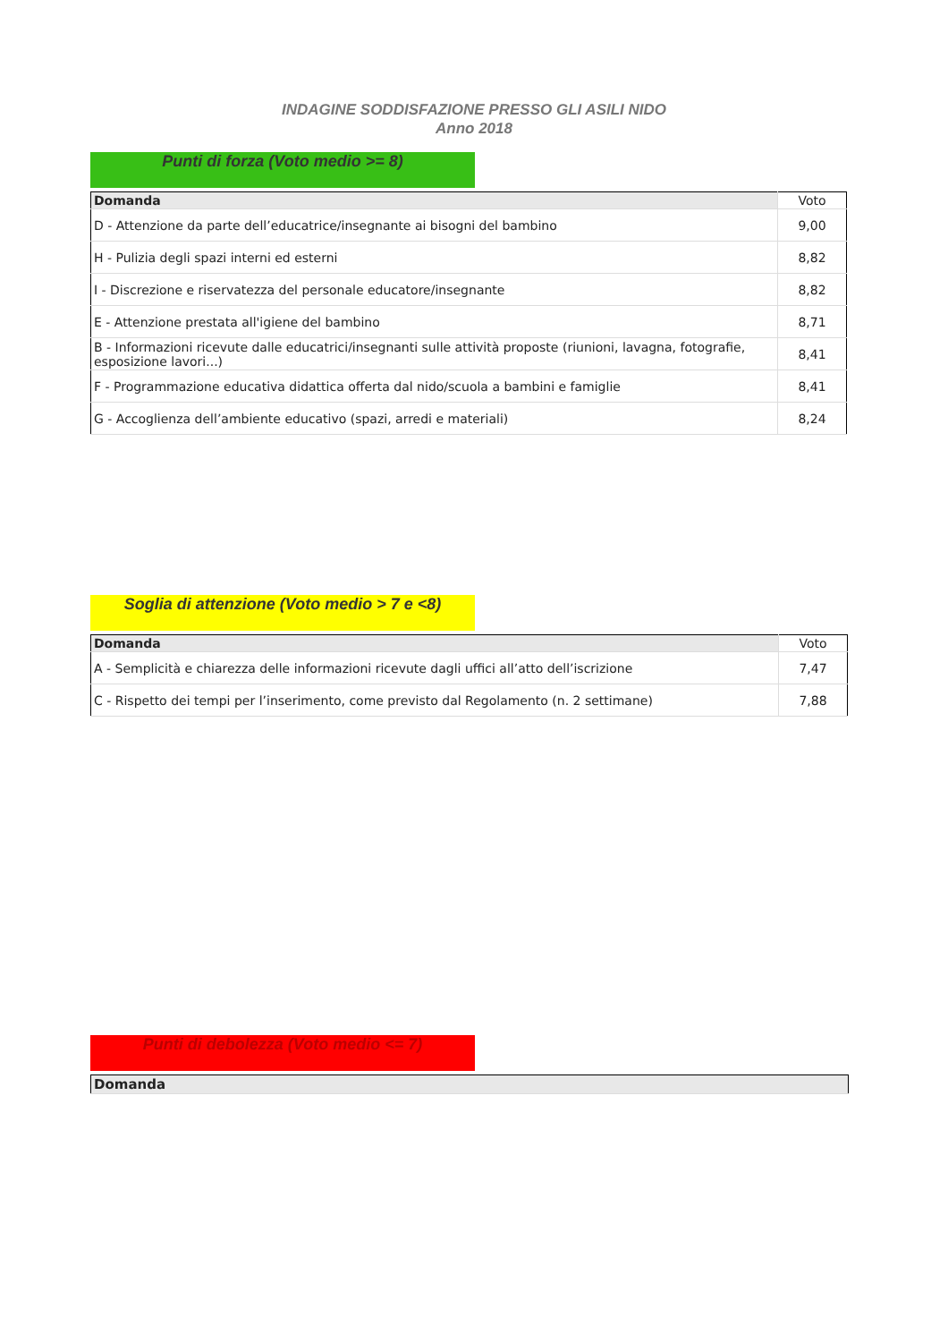INDAGINE SODDISFAZIONE PRESSO GLI ASILI NIDO
Anno 2018
Punti di forza (Voto medio >= 8)
| Domanda | Voto |
| --- | --- |
| D - Attenzione da parte dell’educatrice/insegnante ai bisogni del bambino | 9,00 |
| H - Pulizia degli spazi interni ed esterni | 8,82 |
| I - Discrezione e riservatezza del personale educatore/insegnante | 8,82 |
| E - Attenzione prestata all'igiene del bambino | 8,71 |
| B - Informazioni ricevute dalle educatrici/insegnanti sulle attività proposte (riunioni, lavagna, fotografie, esposizione lavori...) | 8,41 |
| F - Programmazione educativa didattica offerta dal nido/scuola a bambini e famiglie | 8,41 |
| G - Accoglienza dell’ambiente educativo (spazi, arredi e materiali) | 8,24 |
Soglia di attenzione (Voto medio > 7 e <8)
| Domanda | Voto |
| --- | --- |
| A - Semplicità e chiarezza delle informazioni ricevute dagli uffici all’atto dell’iscrizione | 7,47 |
| C - Rispetto dei tempi per l’inserimento, come previsto dal Regolamento (n. 2 settimane) | 7,88 |
Punti di debolezza (Voto medio <= 7)
| Domanda |
| --- |